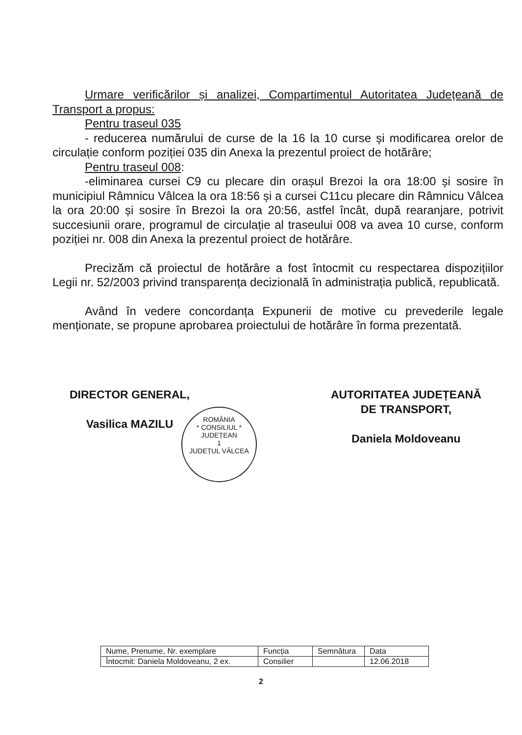Urmare verificărilor și analizei, Compartimentul Autoritatea Județeană de Transport a propus:
Pentru traseul 035
- reducerea numărului de curse de la 16 la 10 curse și modificarea orelor de circulație conform poziției 035 din Anexa la prezentul proiect de hotărâre;
Pentru traseul 008:
-eliminarea cursei C9 cu plecare din orașul Brezoi la ora 18:00 și sosire în municipiul Râmnicu Vâlcea la ora 18:56 și a cursei C11cu plecare din Râmnicu Vâlcea la ora 20:00 și sosire în Brezoi la ora 20:56, astfel încât, după rearanjare, potrivit succesiunii orare, programul de circulație al traseului 008 va avea 10 curse, conform poziției nr. 008 din Anexa la prezentul proiect de hotărâre.
Precizăm că proiectul de hotărâre a fost întocmit cu respectarea dispozițiilor Legii nr. 52/2003 privind transparența decizională în administrația publică, republicată.
Având în vedere concordanța Expunerii de motive cu prevederile legale menționate, se propune aprobarea proiectului de hotărâre în forma prezentată.
DIRECTOR GENERAL,
Vasilica MAZILU
AUTORITATEA JUDEȚEANĂ
DE TRANSPORT,
Daniela Moldoveanu
ROMÂNIA
* CONSILIUL *
JUDEȚEAN
1
JUDEȚUL VÂLCEA
| Nume, Prenume, Nr. exemplare | Funcția | Semnătura | Data |
| Întocmit: Daniela Moldoveanu, 2 ex. | Consilier | | 12.06.2018 |
2